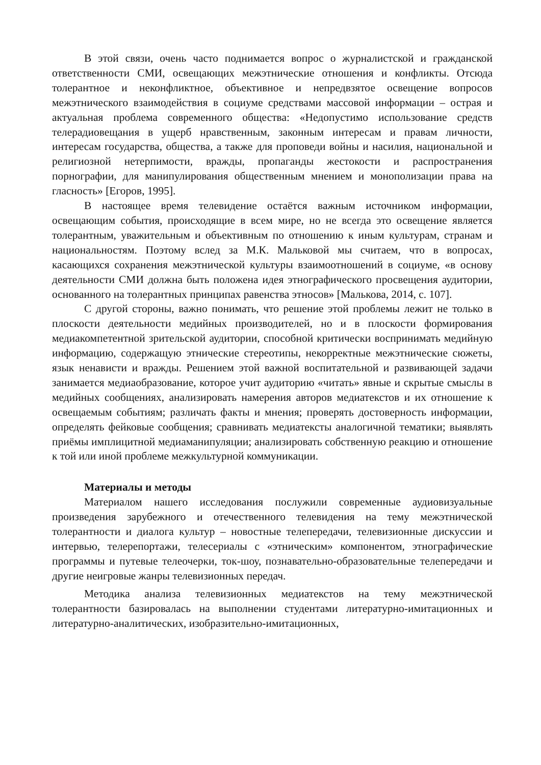В этой связи, очень часто поднимается вопрос о журналистской и гражданской ответственности СМИ, освещающих межэтнические отношения и конфликты. Отсюда толерантное и неконфликтное, объективное и непредвзятое освещение вопросов межэтнического взаимодействия в социуме средствами массовой информации – острая и актуальная проблема современного общества: «Недопустимо использование средств телерадиовещания в ущерб нравственным, законным интересам и правам личности, интересам государства, общества, а также для проповеди войны и насилия, национальной и религиозной нетерпимости, вражды, пропаганды жестокости и распространения порнографии, для манипулирования общественным мнением и монополизации права на гласность» [Егоров, 1995].
В настоящее время телевидение остаётся важным источником информации, освещающим события, происходящие в всем мире, но не всегда это освещение является толерантным, уважительным и объективным по отношению к иным культурам, странам и национальностям. Поэтому вслед за М.К. Мальковой мы считаем, что в вопросах, касающихся сохранения межэтнической культуры взаимоотношений в социуме, «в основу деятельности СМИ должна быть положена идея этнографического просвещения аудитории, основанного на толерантных принципах равенства этносов» [Малькова, 2014, с. 107].
С другой стороны, важно понимать, что решение этой проблемы лежит не только в плоскости деятельности медийных производителей, но и в плоскости формирования медиакомпетентной зрительской аудитории, способной критически воспринимать медийную информацию, содержащую этнические стереотипы, некорректные межэтнические сюжеты, язык ненависти и вражды. Решением этой важной воспитательной и развивающей задачи занимается медиаобразование, которое учит аудиторию «читать» явные и скрытые смыслы в медийных сообщениях, анализировать намерения авторов медиатекстов и их отношение к освещаемым событиям; различать факты и мнения; проверять достоверность информации, определять фейковые сообщения; сравнивать медиатексты аналогичной тематики; выявлять приёмы имплицитной медиаманипуляции; анализировать собственную реакцию и отношение к той или иной проблеме межкультурной коммуникации.
Материалы и методы
Материалом нашего исследования послужили современные аудиовизуальные произведения зарубежного и отечественного телевидения на тему межэтнической толерантности и диалога культур – новостные телепередачи, телевизионные дискуссии и интервью, телерепортажи, телесериалы с «этническим» компонентом, этнографические программы и путевые телеочерки, ток-шоу, познавательно-образовательные телепередачи и другие неигровые жанры телевизионных передач.
Методика анализа телевизионных медиатекстов на тему межэтнической толерантности базировалась на выполнении студентами литературно-имитационных и литературно-аналитических, изобразительно-имитационных,